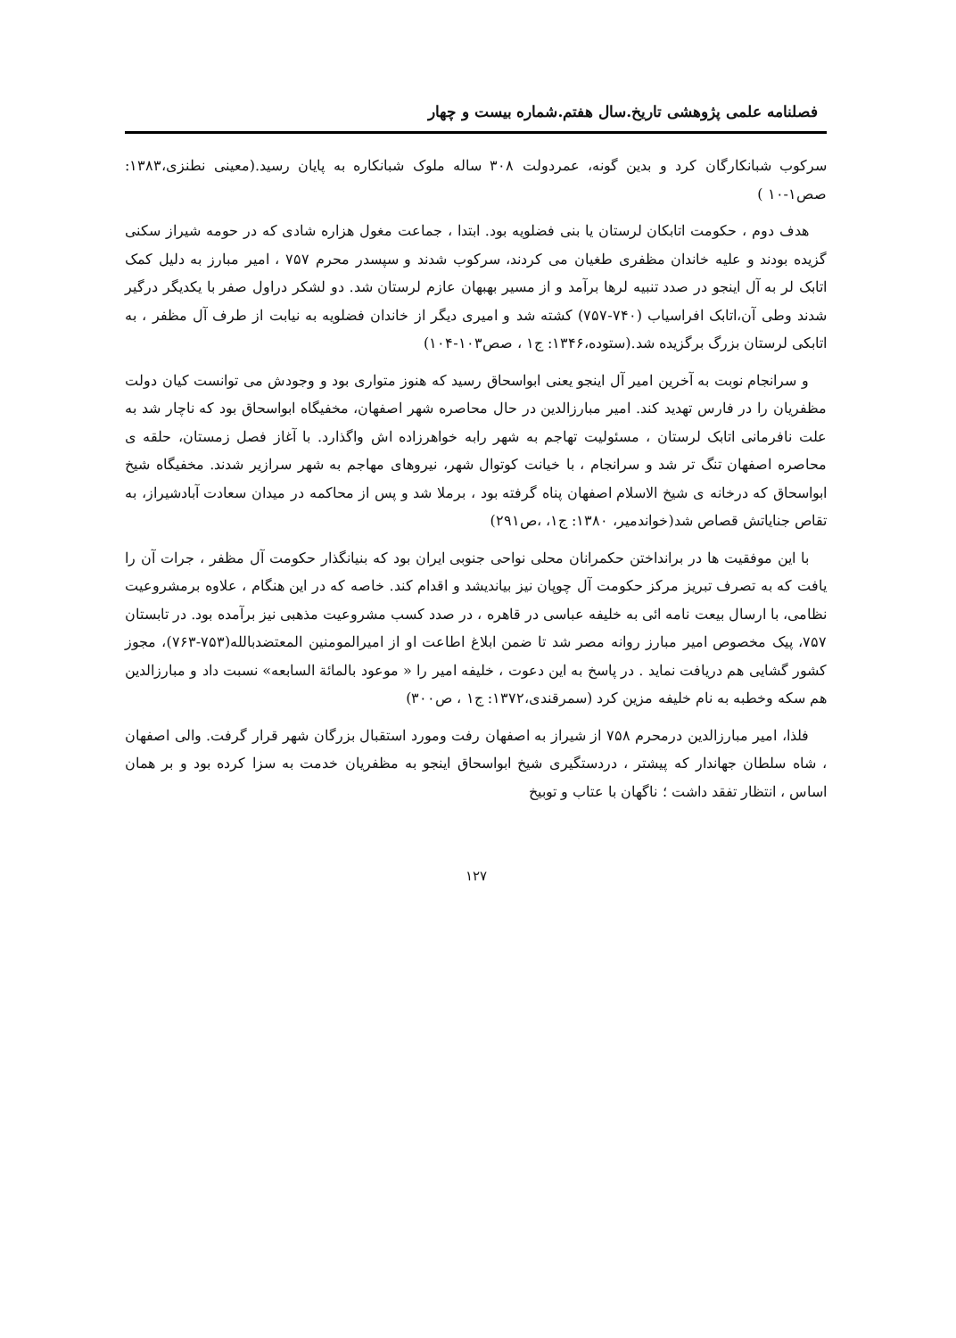فصلنامه علمی پژوهشی تاریخ.سال هفتم.شماره بیست و چهار
سرکوب شبانکارگان کرد و بدین گونه، عمردولت ۳۰۸ ساله ملوک شبانکاره به پایان رسید.(معینی نطنزی،۱۳۸۳: صص۱-۱۰ )
هدف دوم ، حکومت اتابکان لرستان یا بنی فضلویه بود. ابتدا ، جماعت مغول هزاره شادی که در حومه شیراز سکنی گزیده بودند و علیه خاندان مظفری طغیان می کردند، سرکوب شدند و سپسدر محرم ۷۵۷ ، امیر مبارز به دلیل کمک اتابک لر به آل اینجو در صدد تنبیه لرها برآمد و از مسیر بهبهان عازم لرستان شد. دو لشکر دراول صفر با یکدیگر درگیر شدند وطی آن،اتابک افراسیاب (۷۴۰-۷۵۷) کشته شد و امیری دیگر از خاندان فضلویه به نیابت از طرف آل مظفر ، به اتابکی لرستان بزرگ برگزیده شد.(ستوده،۱۳۴۶: ج۱ ، صص۱۰۳-۱۰۴)
و سرانجام نوبت به آخرین امیر آل اینجو یعنی ابواسحاق رسید که هنوز متواری بود و وجودش می توانست کیان دولت مظفریان را در فارس تهدید کند. امیر مبارزالدین در حال محاصره شهر اصفهان، مخفیگاه ابواسحاق بود که ناچار شد به علت نافرمانی اتابک لرستان ، مسئولیت تهاجم به شهر رابه خواهرزاده اش واگذارد. با آغاز فصل زمستان، حلقه ی محاصره اصفهان تنگ تر شد و سرانجام ، با خیانت کوتوال شهر، نیروهای مهاجم به شهر سرازیر شدند. مخفیگاه شیخ ابواسحاق که درخانه ی شیخ الاسلام اصفهان پناه گرفته بود ، برملا شد و پس از محاکمه در میدان سعادت آبادشیراز، به تقاص جنایاتش قصاص شد(خواندمیر، ۱۳۸۰: ج۱، ،ص۲۹۱)
با این موفقیت ها در برانداختن حکمرانان محلی نواحی جنوبی ایران بود که بنیانگذار حکومت آل مظفر ، جرات آن را یافت که به تصرف تبریز مرکز حکومت آل چوپان نیز بیاندیشد و اقدام کند. خاصه که در این هنگام ، علاوه برمشروعیت نظامی، با ارسال بیعت نامه ائی به خلیفه عباسی در قاهره ، در صدد کسب مشروعیت مذهبی نیز برآمده بود. در تابستان ۷۵۷، پیک مخصوص امیر مبارز روانه مصر شد تا ضمن ابلاغ اطاعت او از امیرالمومنین المعتضدبالله(۷۵۳-۷۶۳)، مجوز کشور گشایی هم دریافت نماید . در پاسخ به این دعوت ، خلیفه امیر را « موعود بالمائة السابعه» نسبت داد و مبارزالدین هم سکه وخطبه به نام خلیفه مزین کرد (سمرقندی،۱۳۷۲: ج۱ ، ص۳۰۰)
فلذا، امیر مبارزالدین درمحرم ۷۵۸ از شیراز به اصفهان رفت ومورد استقبال بزرگان شهر قرار گرفت. والی اصفهان ، شاه سلطان جهاندار که پیشتر ، دردستگیری شیخ ابواسحاق اینجو به مظفریان خدمت به سزا کرده بود و بر همان اساس ، انتظار تفقد داشت ؛ ناگهان با عتاب و توبیخ
۱۲۷